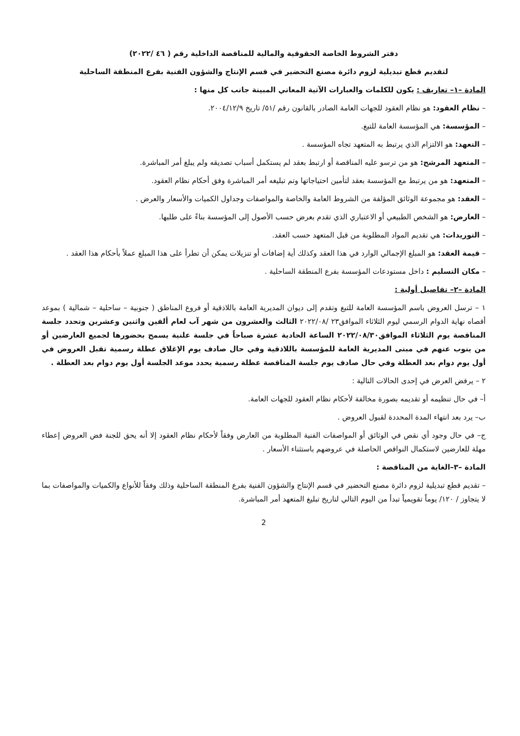دفتر الشروط الخاصة الحقوقية والمالية للمناقصة الداخلية رقم ( ٤٦ /٢٠٢٢)
لتقديم قطع تبديلية لزوم دائرة مصنع التحضير في قسم الإنتاج والشؤون الفنية بفرع المنطقة الساحلية
المادة –١– تعاريف : يكون للكلمات والعبارات الآتية المعاني المبينة جانب كل منها :
– نظام العقود: هو نظام العقود للجهات العامة الصادر بالقانون رقم /٥١/ تاريخ ٢٠٠٤/١٢/٩.
– المؤسسة: هي المؤسسة العامة للتبغ.
– التعهد: هو الالتزام الذي يرتبط به المتعهد تجاه المؤسسة .
– المتعهد المرشح: هو من ترسو عليه المناقصة أو ارتبط بعقد لم يستكمل أسباب تصديقه ولم يبلغ أمر المباشرة.
– المتعهد: هو من يرتبط مع المؤسسة بعقد لتأمين احتياجاتها وتم تبليغه أمر المباشرة وفق أحكام نظام العقود.
– العقد: هو مجموعة الوثائق المؤلفة من الشروط العامة والخاصة والمواصفات وجداول الكميات والأسعار والعرض .
– العارض: هو الشخص الطبيعي أو الاعتباري الذي تقدم بعرض حسب الأصول إلى المؤسسة بناءً على طلبها.
– التوريدات: هي تقديم المواد المطلوبة من قبل المتعهد حسب العقد.
– قيمة العقد: هو المبلغ الإجمالي الوارد في هذا العقد وكذلك أية إضافات أو تنزيلات يمكن أن تطرأ على هذا المبلغ عملاً بأحكام هذا العقد .
– مكان التسليم : داخل مستودعات المؤسسة بفرع المنطقة الساحلية .
المادة –٢– تفاصيل أولية :
١ – ترسل العروض باسم المؤسسة العامة للتبغ وتقدم إلى ديوان المديرية العامة باللاذقية أو فروع المناطق ( جنوبية – ساحلية – شمالية ) بموعد أقصاه نهاية الدوام الرسمي ليوم الثلاثاء الموافق٢٣ /٢٠٢٢/٠٨ الثالث والعشرون من شهر آب لعام ألفين واثنين وعشرين وتحدد جلسة المناقصة يوم الثلاثاء الموافق٢٠٢٢/٠٨/٣٠ الساعة الحادية عشرة صباحاً في جلسة علنية يسمح بحضورها لجميع العارضين أو من ينوب عنهم في مبنى المديرية العامة للمؤسسة باللاذقية وفي حال صادف يوم الإغلاق عطلة رسمية تقبل العروض في أول يوم دوام بعد العطلة وفي حال صادف يوم جلسة المناقصة عطلة رسمية يحدد موعد الجلسة أول يوم دوام بعد العطلة .
٢ – يرفض العرض في إحدى الحالات التالية :
أ– في حال تنظيمه أو تقديمه بصورة مخالفة لأحكام نظام العقود للجهات العامة.
ب– يرد بعد انتهاء المدة المحددة لقبول العروض .
ج– في حال وجود أي نقص في الوثائق أو المواصفات الفنية المطلوبة من العارض وفقاً لأحكام نظام العقود إلا أنه يحق للجنة فض العروض إعطاء مهلة للعارضين لاستكمال النواقص الحاصلة في عروضهم باستثناء الأسعار .
المادة –٣–الغاية من المناقصة :
– تقديم قطع تبديلية لزوم دائرة مصنع التحضير في قسم الإنتاج والشؤون الفنية بفرع المنطقة الساحلية وذلك وفقاً للأنواع والكميات والمواصفات بما لا يتجاوز / ١٢٠/ يوماً تقويمياً تبدأ من اليوم التالي لتاريخ تبليغ المتعهد أمر المباشرة.
2